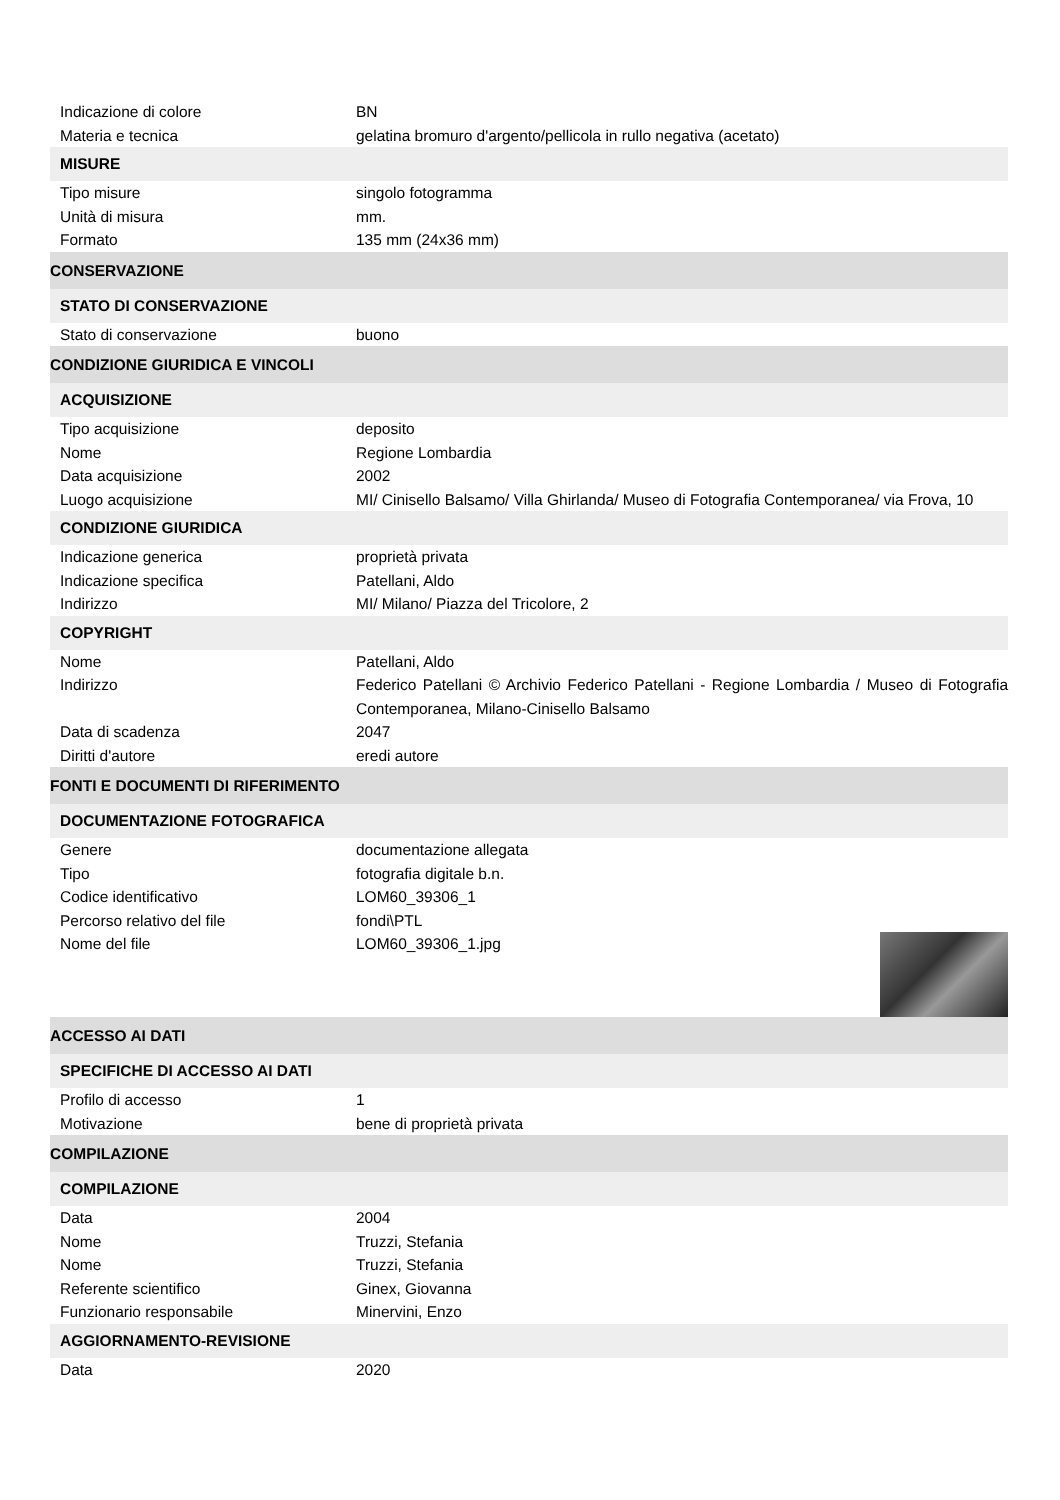| Indicazione di colore | BN |
| Materia e tecnica | gelatina bromuro d'argento/pellicola in rullo negativa (acetato) |
| MISURE | |
| Tipo misure | singolo fotogramma |
| Unità di misura | mm. |
| Formato | 135 mm (24x36 mm) |
| CONSERVAZIONE | |
| STATO DI CONSERVAZIONE | |
| Stato di conservazione | buono |
| CONDIZIONE GIURIDICA E VINCOLI | |
| ACQUISIZIONE | |
| Tipo acquisizione | deposito |
| Nome | Regione Lombardia |
| Data acquisizione | 2002 |
| Luogo acquisizione | MI/ Cinisello Balsamo/ Villa Ghirlanda/ Museo di Fotografia Contemporanea/ via Frova, 10 |
| CONDIZIONE GIURIDICA | |
| Indicazione generica | proprietà privata |
| Indicazione specifica | Patellani, Aldo |
| Indirizzo | MI/ Milano/ Piazza del Tricolore, 2 |
| COPYRIGHT | |
| Nome | Patellani, Aldo |
| Indirizzo | Federico Patellani © Archivio Federico Patellani - Regione Lombardia / Museo di Fotografia Contemporanea, Milano-Cinisello Balsamo |
| Data di scadenza | 2047 |
| Diritti d'autore | eredi autore |
| FONTI E DOCUMENTI DI RIFERIMENTO | |
| DOCUMENTAZIONE FOTOGRAFICA | |
| Genere | documentazione allegata |
| Tipo | fotografia digitale b.n. |
| Codice identificativo | LOM60_39306_1 |
| Percorso relativo del file | fondi\PTL |
| Nome del file | LOM60_39306_1.jpg |
| ACCESSO AI DATI | |
| SPECIFICHE DI ACCESSO AI DATI | |
| Profilo di accesso | 1 |
| Motivazione | bene di proprietà privata |
| COMPILAZIONE | |
| COMPILAZIONE | |
| Data | 2004 |
| Nome | Truzzi, Stefania |
| Nome | Truzzi, Stefania |
| Referente scientifico | Ginex, Giovanna |
| Funzionario responsabile | Minervini, Enzo |
| AGGIORNAMENTO-REVISIONE | |
| Data | 2020 |